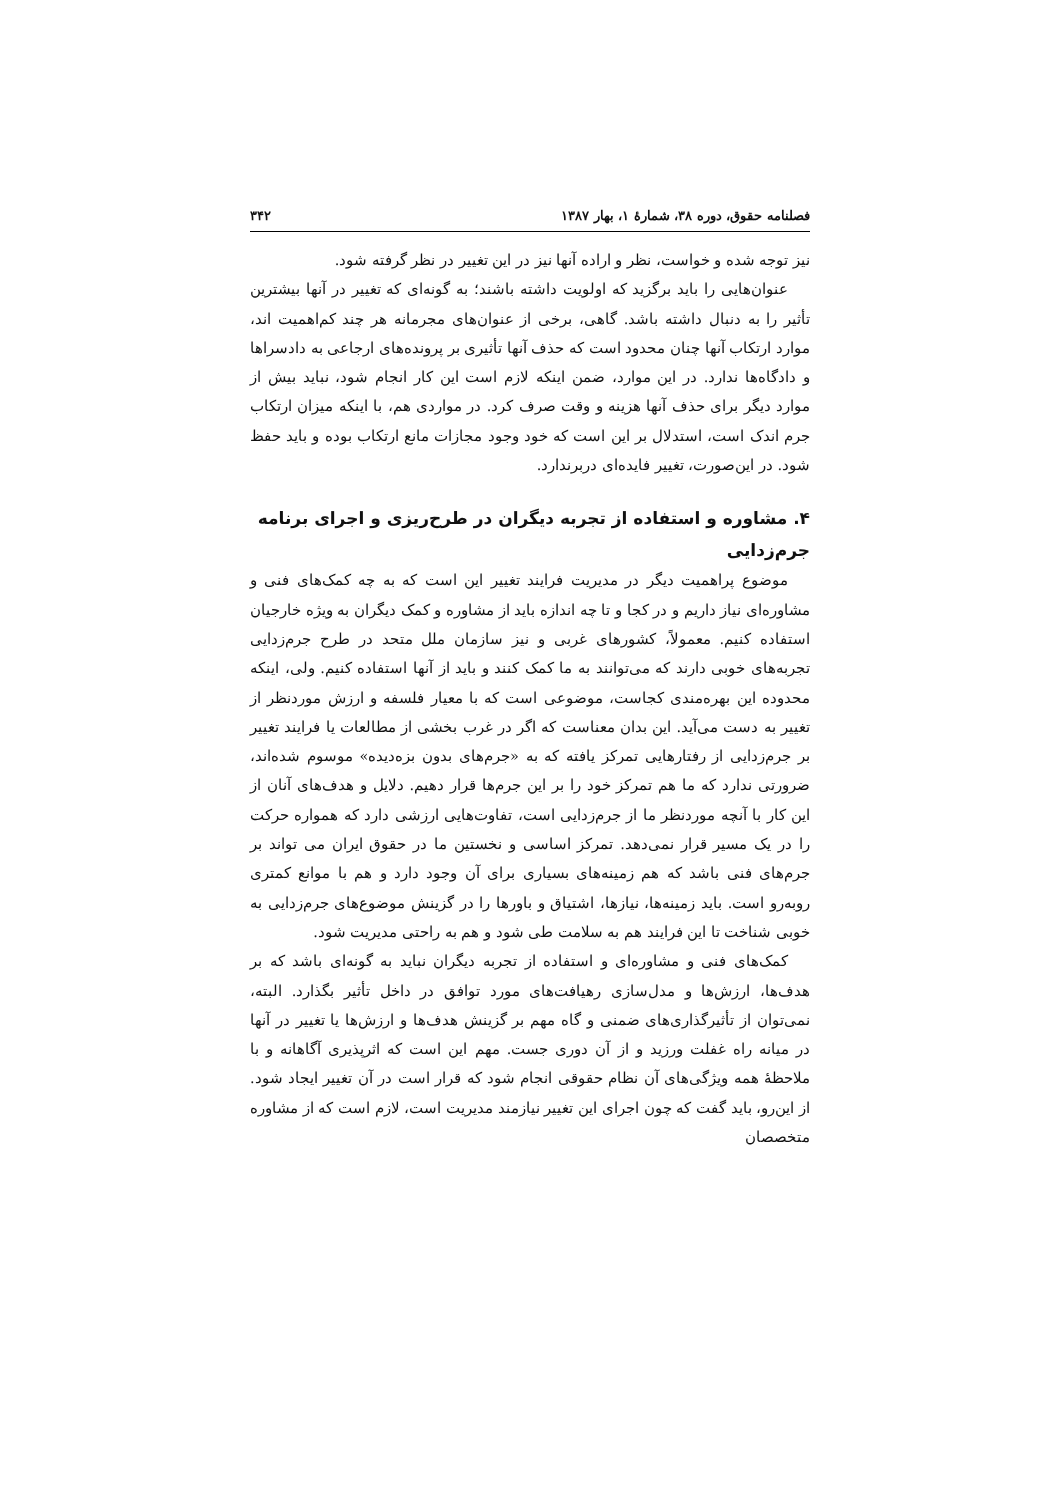فصلنامه حقوق، دوره ۳۸، شمارهٔ ۱، بهار ۱۳۸۷ ۳۴۲
نیز توجه شده و خواست، نظر و اراده آنها نیز در این تغییر در نظر گرفته شود.
عنوان‌هایی را باید برگزید که اولویت داشته باشند؛ به گونه‌ای که تغییر در آنها بیشترین تأثیر را به دنبال داشته باشد. گاهی، برخی از عنوان‌های مجرمانه هر چند کم‌اهمیت اند، موارد ارتکاب آنها چنان محدود است که حذف آنها تأثیری بر پرونده‌های ارجاعی به دادسراها و دادگاه‌ها ندارد. در این موارد، ضمن اینکه لازم است این کار انجام شود، نباید بیش از موارد دیگر برای حذف آنها هزینه و وقت صرف کرد. در مواردی هم، با اینکه میزان ارتکاب جرم اندک است، استدلال بر این است که خود وجود مجازات مانع ارتکاب بوده و باید حفظ شود. در این‌صورت، تغییر فایده‌ای دربرندارد.
۴. مشاوره و استفاده از تجربه دیگران در طرح‌ریزی و اجرای برنامه جرم‌زدایی
موضوع پراهمیت دیگر در مدیریت فرایند تغییر این است که به چه کمک‌های فنی و مشاوره‌ای نیاز داریم و در کجا و تا چه اندازه باید از مشاوره و کمک دیگران به ویژه خارجیان استفاده کنیم. معمولاً، کشورهای غربی و نیز سازمان ملل متحد در طرح جرم‌زدایی تجربه‌های خوبی دارند که می‌توانند به ما کمک کنند و باید از آنها استفاده کنیم. ولی، اینکه محدوده این بهره‌مندی کجاست، موضوعی است که با معیار فلسفه و ارزش موردنظر از تغییر به دست می‌آید. این بدان معناست که اگر در غرب بخشی از مطالعات یا فرایند تغییر بر جرم‌زدایی از رفتارهایی تمرکز یافته که به «جرم‌های بدون بزه‌دیده» موسوم شده‌اند، ضرورتی ندارد که ما هم تمرکز خود را بر این جرم‌ها قرار دهیم. دلایل و هدف‌های آنان از این کار با آنچه موردنظر ما از جرم‌زدایی است، تفاوت‌هایی ارزشی دارد که همواره حرکت را در یک مسیر قرار نمی‌دهد. تمرکز اساسی و نخستین ما در حقوق ایران می تواند بر جرم‌های فنی باشد که هم زمینه‌های بسیاری برای آن وجود دارد و هم با موانع کمتری روبه‌رو است. باید زمینه‌ها، نیازها، اشتیاق و باورها را در گزینش موضوع‌های جرم‌زدایی به خوبی شناخت تا این فرایند هم به سلامت طی شود و هم به راحتی مدیریت شود.
کمک‌های فنی و مشاوره‌ای و استفاده از تجربه دیگران نباید به گونه‌ای باشد که بر هدف‌ها، ارزش‌ها و مدل‌سازی رهیافت‌های مورد توافق در داخل تأثیر بگذارد. البته، نمی‌توان از تأثیرگذاری‌های ضمنی و گاه مهم بر گزینش هدف‌ها و ارزش‌ها یا تغییر در آنها در میانه راه غفلت ورزید و از آن دوری جست. مهم این است که اثرپذیری آگاهانه و با ملاحظهٔ همه ویژگی‌های آن نظام حقوقی انجام شود که قرار است در آن تغییر ایجاد شود. از این‌رو، باید گفت که چون اجرای این تغییر نیازمند مدیریت است، لازم است که از مشاوره متخصصان